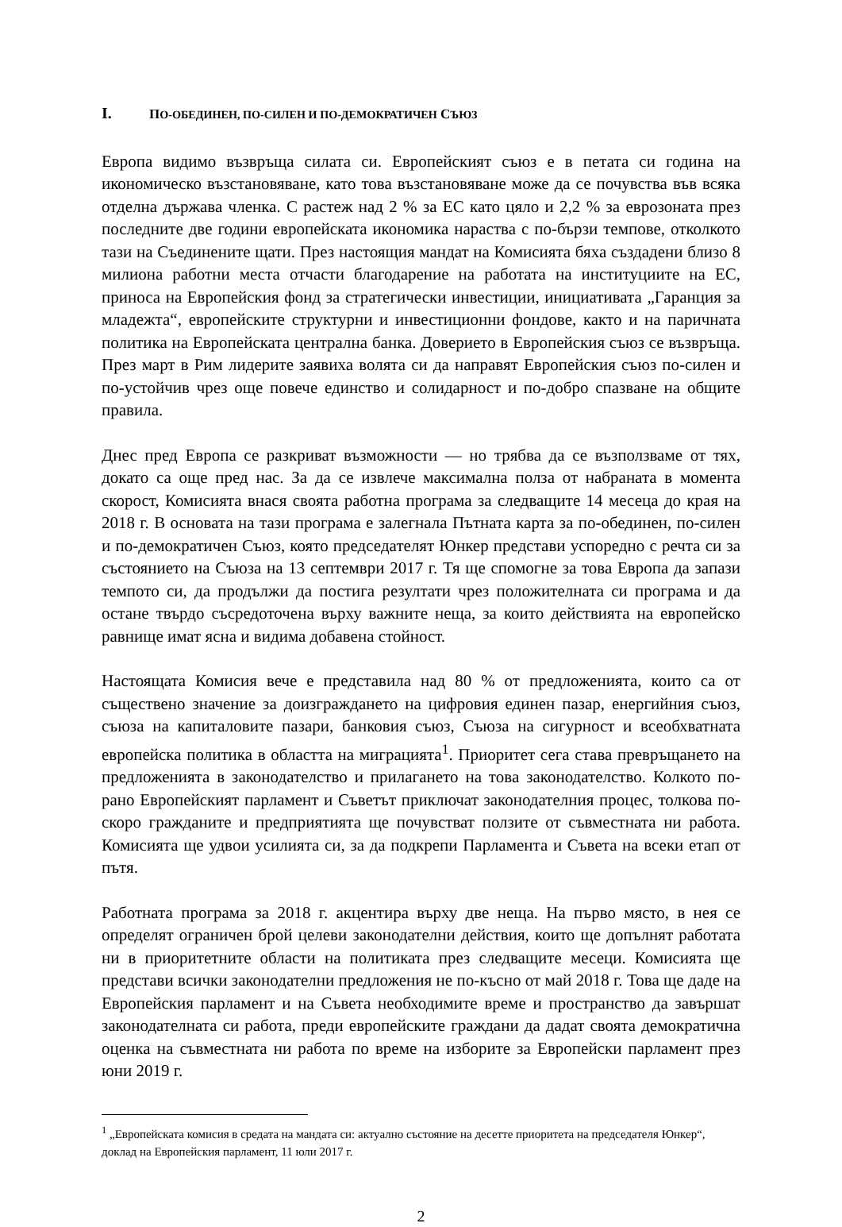I. ПО-ОБЕДИНЕН, ПО-СИЛЕН И ПО-ДЕМОКРАТИЧЕН СЪЮЗ
Европа видимо възвръща силата си. Европейският съюз е в петата си година на икономическо възстановяване, като това възстановяване може да се почувства във всяка отделна държава членка. С растеж над 2 % за ЕС като цяло и 2,2 % за еврозоната през последните две години европейската икономика нараства с по-бързи темпове, отколкото тази на Съединените щати. През настоящия мандат на Комисията бяха създадени близо 8 милиона работни места отчасти благодарение на работата на институциите на ЕС, приноса на Европейския фонд за стратегически инвестиции, инициативата „Гаранция за младежта“, европейските структурни и инвестиционни фондове, както и на паричната политика на Европейската централна банка. Доверието в Европейския съюз се възвръща. През март в Рим лидерите заявиха волята си да направят Европейския съюз по-силен и по-устойчив чрез още повече единство и солидарност и по-добро спазване на общите правила.
Днес пред Европа се разкриват възможности — но трябва да се възползваме от тях, докато са още пред нас. За да се извлече максимална полза от набраната в момента скорост, Комисията внася своята работна програма за следващите 14 месеца до края на 2018 г. В основата на тази програма е залегнала Пътната карта за по-обединен, по-силен и по-демократичен Съюз, която председателят Юнкер представи успоредно с речта си за състоянието на Съюза на 13 септември 2017 г. Тя ще спомогне за това Европа да запази темпото си, да продължи да постига резултати чрез положителната си програма и да остане твърдо съсредоточена върху важните неща, за които действията на европейско равнище имат ясна и видима добавена стойност.
Настоящата Комисия вече е представила над 80 % от предложенията, които са от съществено значение за доизграждането на цифровия единен пазар, енергийния съюз, съюза на капиталовите пазари, банковия съюз, Съюза на сигурност и всеобхватната европейска политика в областта на миграцията<sup>1</sup>. Приоритет сега става превръщането на предложенията в законодателство и прилагането на това законодателство. Колкото по-рано Европейският парламент и Съветът приключат законодателния процес, толкова по-скоро гражданите и предприятията ще почувстват ползите от съвместната ни работа. Комисията ще удвои усилията си, за да подкрепи Парламента и Съвета на всеки етап от пътя.
Работната програма за 2018 г. акцентира върху две неща. На първо място, в нея се определят ограничен брой целеви законодателни действия, които ще допълнят работата ни в приоритетните области на политиката през следващите месеци. Комисията ще представи всички законодателни предложения не по-късно от май 2018 г. Това ще даде на Европейския парламент и на Съвета необходимите време и пространство да завършат законодателната си работа, преди европейските граждани да дадат своята демократична оценка на съвместната ни работа по време на изборите за Европейски парламент през юни 2019 г.
<sup>1</sup> „Европейската комисия в средата на мандата си: актуално състояние на десетте приоритета на председателя Юнкер“, доклад на Европейския парламент, 11 юли 2017 г.
2